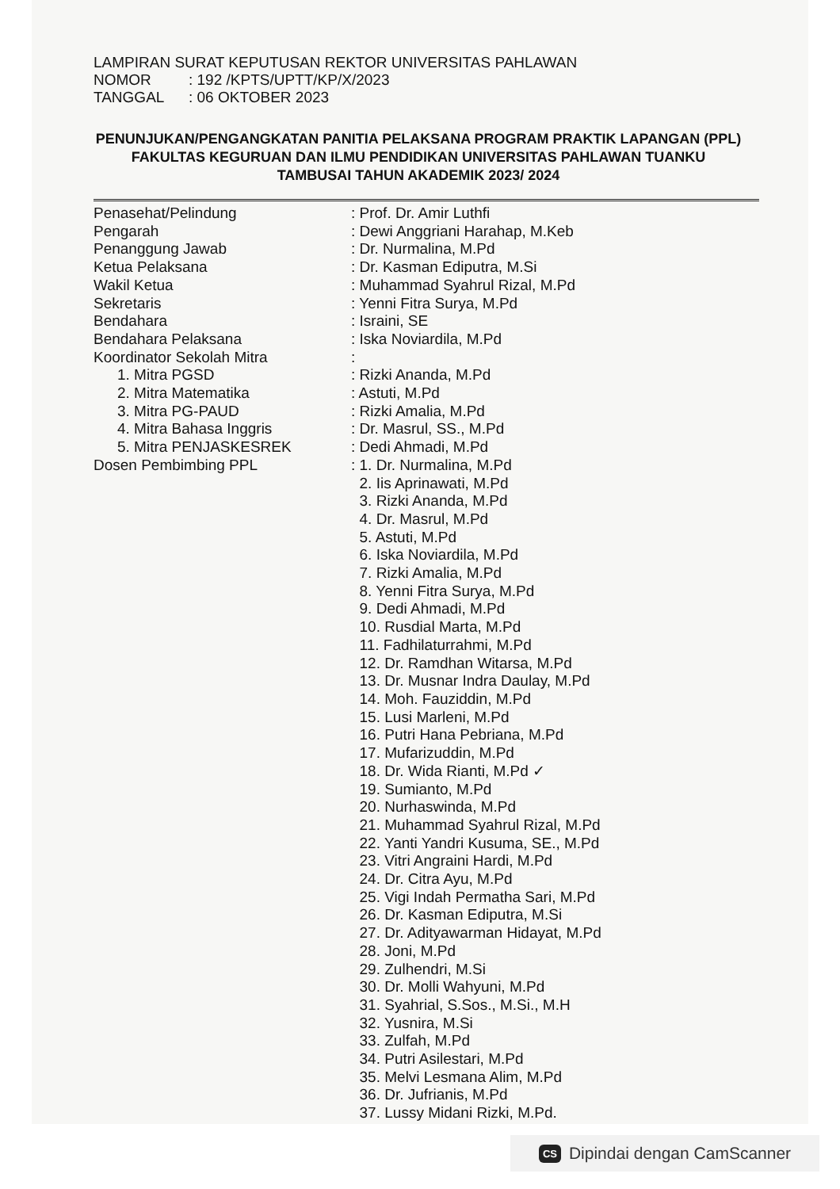LAMPIRAN SURAT KEPUTUSAN REKTOR UNIVERSITAS PAHLAWAN
NOMOR: 192 /KPTS/UPTT/KP/X/2023
TANGGAL: 06 OKTOBER 2023
PENUNJUKAN/PENGANGKATAN PANITIA PELAKSANA PROGRAM PRAKTIK LAPANGAN (PPL) FAKULTAS KEGURUAN DAN ILMU PENDIDIKAN UNIVERSITAS PAHLAWAN TUANKU TAMBUSAI TAHUN AKADEMIK 2023/ 2024
| Penasehat/Pelindung | : Prof. Dr. Amir Luthfi |
| Pengarah | : Dewi Anggriani Harahap, M.Keb |
| Penanggung Jawab | : Dr. Nurmalina, M.Pd |
| Ketua Pelaksana | : Dr. Kasman Ediputra, M.Si |
| Wakil Ketua | : Muhammad Syahrul Rizal, M.Pd |
| Sekretaris | : Yenni Fitra Surya, M.Pd |
| Bendahara | : Israini, SE |
| Bendahara Pelaksana | : Iska Noviardila, M.Pd |
| Koordinator Sekolah Mitra | : |
| 1. Mitra PGSD | : Rizki Ananda, M.Pd |
| 2. Mitra Matematika | : Astuti, M.Pd |
| 3. Mitra PG-PAUD | : Rizki Amalia, M.Pd |
| 4. Mitra Bahasa Inggris | : Dr. Masrul, SS., M.Pd |
| 5. Mitra PENJASKESREK | : Dedi Ahmadi, M.Pd |
| Dosen Pembimbing PPL | : 1. Dr. Nurmalina, M.Pd 2. Iis Aprinawati, M.Pd 3. Rizki Ananda, M.Pd 4. Dr. Masrul, M.Pd 5. Astuti, M.Pd 6. Iska Noviardila, M.Pd 7. Rizki Amalia, M.Pd 8. Yenni Fitra Surya, M.Pd 9. Dedi Ahmadi, M.Pd 10. Rusdial Marta, M.Pd 11. Fadhilaturrahmi, M.Pd 12. Dr. Ramdhan Witarsa, M.Pd 13. Dr. Musnar Indra Daulay, M.Pd 14. Moh. Fauziddin, M.Pd 15. Lusi Marleni, M.Pd 16. Putri Hana Pebriana, M.Pd 17. Mufarizuddin, M.Pd 18. Dr. Wida Rianti, M.Pd ✓ 19. Sumianto, M.Pd 20. Nurhaswinda, M.Pd 21. Muhammad Syahrul Rizal, M.Pd 22. Yanti Yandri Kusuma, SE., M.Pd 23. Vitri Angraini Hardi, M.Pd 24. Dr. Citra Ayu, M.Pd 25. Vigi Indah Permatha Sari, M.Pd 26. Dr. Kasman Ediputra, M.Si 27. Dr. Adityawarman Hidayat, M.Pd 28. Joni, M.Pd 29. Zulhendri, M.Si 30. Dr. Molli Wahyuni, M.Pd 31. Syahrial, S.Sos., M.Si., M.H 32. Yusnira, M.Si 33. Zulfah, M.Pd 34. Putri Asilestari, M.Pd 35. Melvi Lesmana Alim, M.Pd 36. Dr. Jufrianis, M.Pd 37. Lussy Midani Rizki, M.Pd. |
CS Dipindai dengan CamScanner